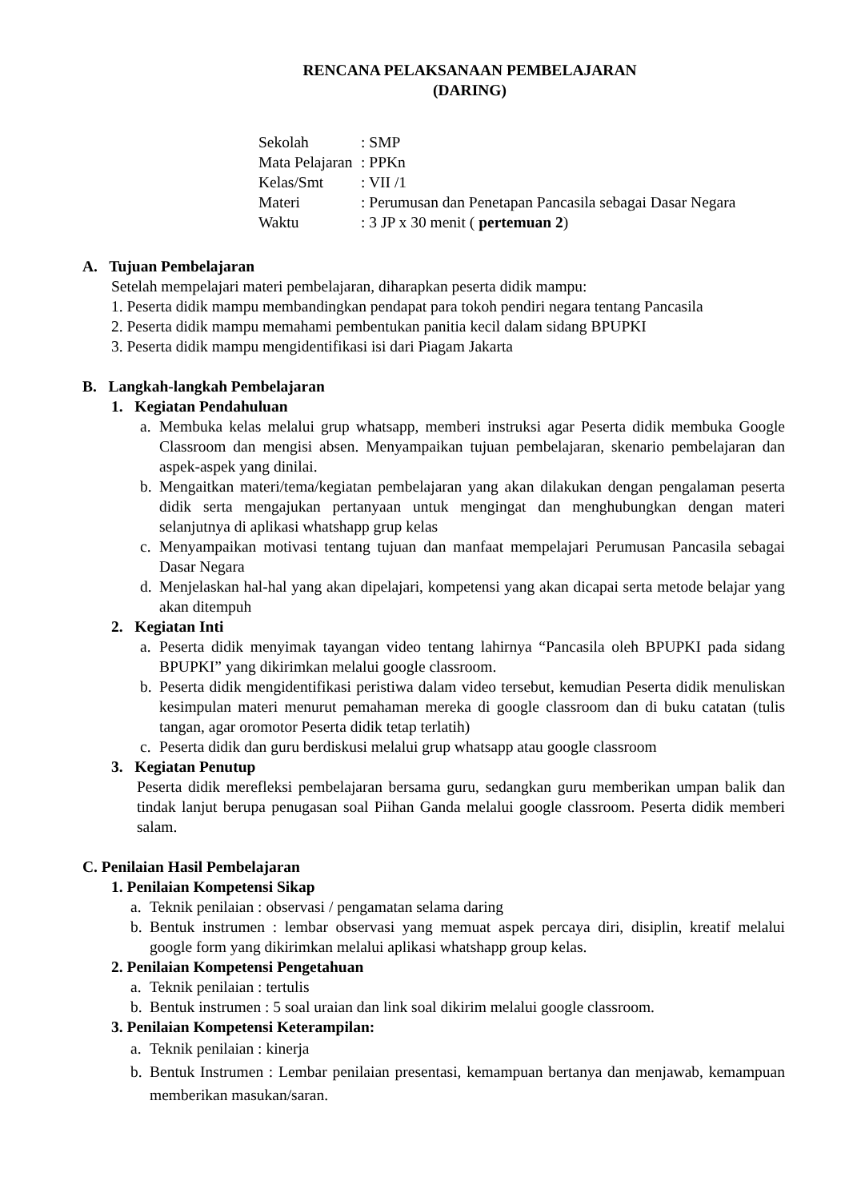RENCANA PELAKSANAAN PEMBELAJARAN
(DARING)
Sekolah: SMP
Mata Pelajaran: PPKn
Kelas/Smt: VII /1
Materi: Perumusan dan Penetapan Pancasila sebagai Dasar Negara
Waktu: 3 JP x 30 menit ( pertemuan 2)
A. Tujuan Pembelajaran
Setelah mempelajari materi pembelajaran, diharapkan peserta didik mampu:
1. Peserta didik mampu membandingkan pendapat para tokoh pendiri negara tentang Pancasila
2. Peserta didik mampu memahami pembentukan panitia kecil dalam sidang BPUPKI
3. Peserta didik mampu mengidentifikasi isi dari Piagam Jakarta
B. Langkah-langkah Pembelajaran
1. Kegiatan Pendahuluan
a. Membuka kelas melalui grup whatsapp, memberi instruksi agar Peserta didik membuka Google Classroom dan mengisi absen. Menyampaikan tujuan pembelajaran, skenario pembelajaran dan aspek-aspek yang dinilai.
b. Mengaitkan materi/tema/kegiatan pembelajaran yang akan dilakukan dengan pengalaman peserta didik serta mengajukan pertanyaan untuk mengingat dan menghubungkan dengan materi selanjutnya di aplikasi whatshapp grup kelas
c. Menyampaikan motivasi tentang tujuan dan manfaat mempelajari Perumusan Pancasila sebagai Dasar Negara
d. Menjelaskan hal-hal yang akan dipelajari, kompetensi yang akan dicapai serta metode belajar yang akan ditempuh
2. Kegiatan Inti
a. Peserta didik menyimak tayangan video tentang lahirnya “Pancasila oleh BPUPKI pada sidang BPUPKI” yang dikirimkan melalui google classroom.
b. Peserta didik mengidentifikasi peristiwa dalam video tersebut, kemudian Peserta didik menuliskan kesimpulan materi menurut pemahaman mereka di google classroom dan di buku catatan (tulis tangan, agar oromotor Peserta didik tetap terlatih)
c. Peserta didik dan guru berdiskusi melalui grup whatsapp atau google classroom
3. Kegiatan Penutup
Peserta didik merefleksi pembelajaran bersama guru, sedangkan guru memberikan umpan balik dan tindak lanjut berupa penugasan soal Piihan Ganda melalui google classroom. Peserta didik memberi salam.
C. Penilaian Hasil Pembelajaran
1. Penilaian Kompetensi Sikap
a. Teknik penilaian : observasi / pengamatan selama daring
b. Bentuk instrumen : lembar observasi yang memuat aspek percaya diri, disiplin, kreatif melalui google form yang dikirimkan melalui aplikasi whatshapp group kelas.
2. Penilaian Kompetensi Pengetahuan
a. Teknik penilaian : tertulis
b. Bentuk instrumen : 5 soal uraian dan link soal dikirim melalui google classroom.
3. Penilaian Kompetensi Keterampilan:
a. Teknik penilaian : kinerja
b. Bentuk Instrumen : Lembar penilaian presentasi, kemampuan bertanya dan menjawab, kemampuan memberikan masukan/saran.